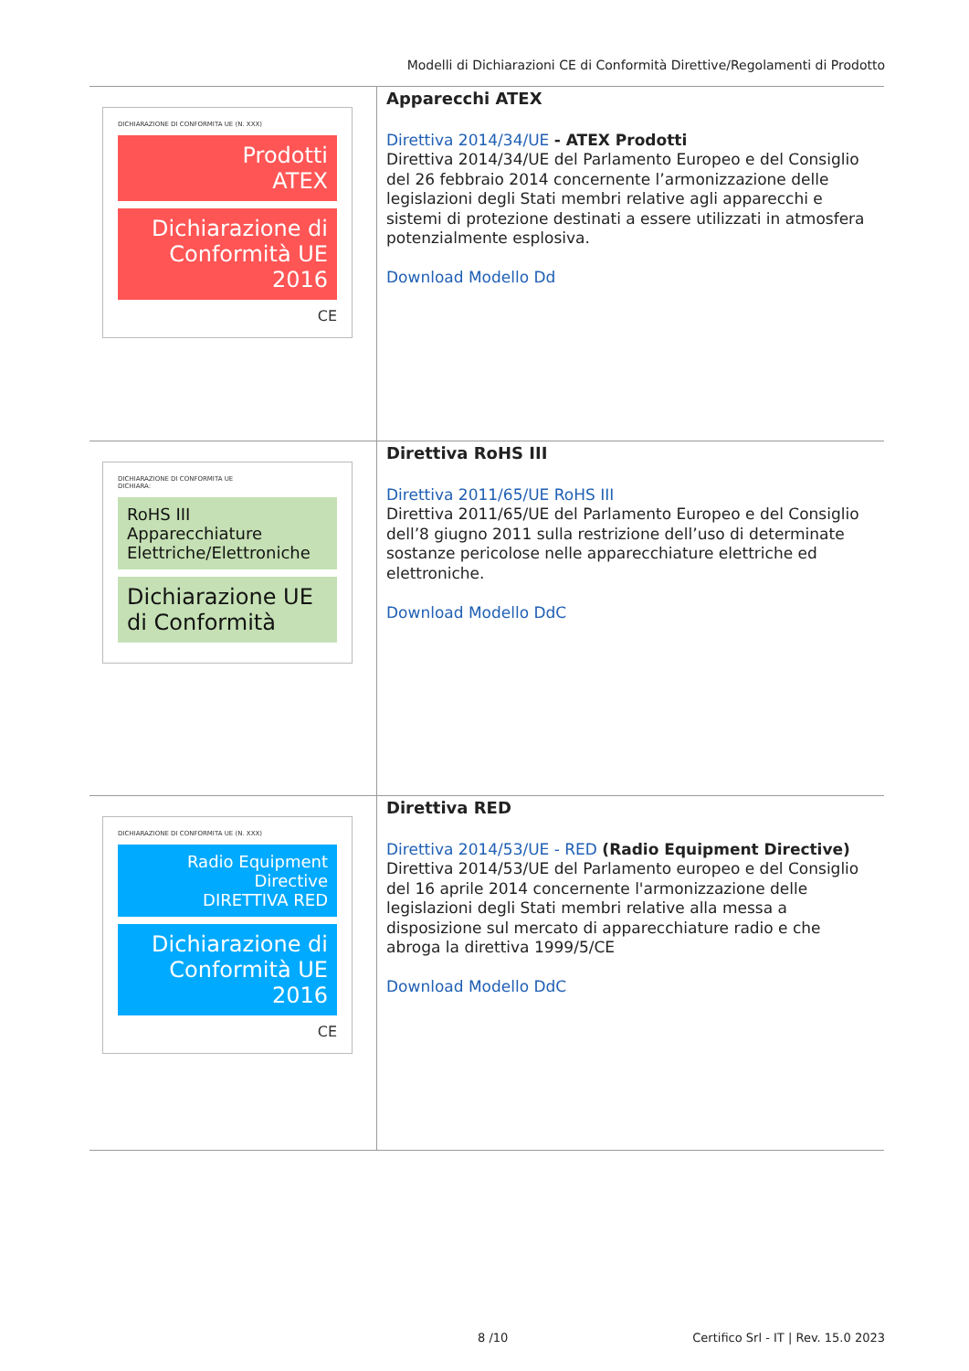Modelli di Dichiarazioni CE di Conformità Direttive/Regolamenti di Prodotto
| DICHIARAZIONE DI CONFORMITA UE (N. XXX) Prodotti ATEX Dichiarazione di Conformità UE 2016 CE | Apparecchi ATEX Direttiva 2014/34/UE - ATEX Prodotti Direttiva 2014/34/UE del Parlamento Europeo e del Consiglio del 26 febbraio 2014 concernente l’armonizzazione delle legislazioni degli Stati membri relative agli apparecchi e sistemi di protezione destinati a essere utilizzati in atmosfera potenzialmente esplosiva. Download Modello Dd |
| DICHIARAZIONE DI CONFORMITA UE DICHIARA: RoHS III Apparecchiature Elettriche/Elettroniche Dichiarazione UE di Conformità | Direttiva RoHS III Direttiva 2011/65/UE RoHS III Direttiva 2011/65/UE del Parlamento Europeo e del Consiglio dell’8 giugno 2011 sulla restrizione dell’uso di determinate sostanze pericolose nelle apparecchiature elettriche ed elettroniche. Download Modello DdC |
| DICHIARAZIONE DI CONFORMITA UE (N. XXX) Radio Equipment Directive DIRETTIVA RED Dichiarazione di Conformità UE 2016 CE | Direttiva RED Direttiva 2014/53/UE - RED (Radio Equipment Directive) Direttiva 2014/53/UE del Parlamento europeo e del Consiglio del 16 aprile 2014 concernente l'armonizzazione delle legislazioni degli Stati membri relative alla messa a disposizione sul mercato di apparecchiature radio e che abroga la direttiva 1999/5/CE Download Modello DdC |
8 /10
Certifico Srl - IT | Rev. 15.0 2023